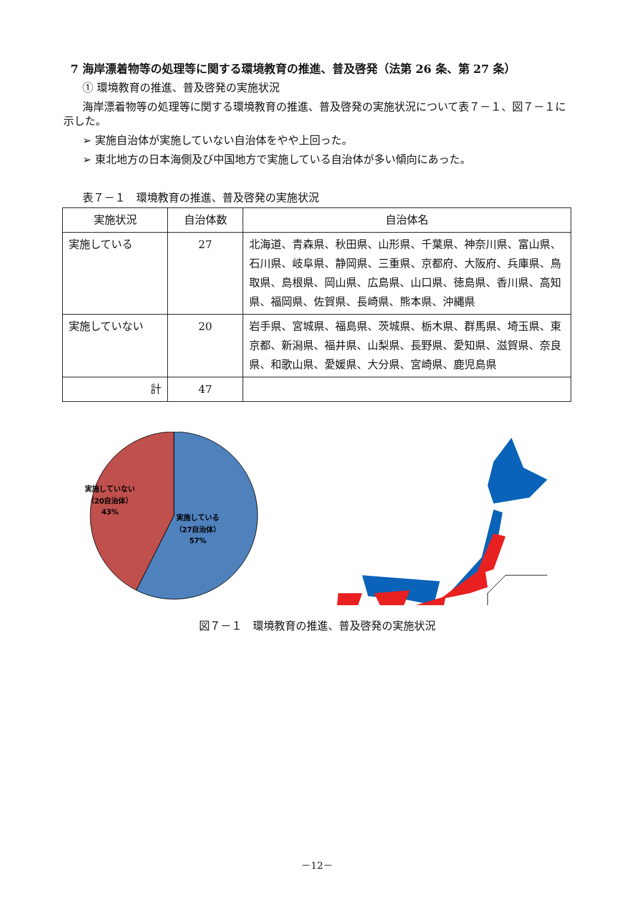7 海岸漂着物等の処理等に関する環境教育の推進、普及啓発（法第 26 条、第 27 条）
① 環境教育の推進、普及啓発の実施状況
海岸漂着物等の処理等に関する環境教育の推進、普及啓発の実施状況について表７－１、図７－１に示した。
➢ 実施自治体が実施していない自治体をやや上回った。
➢ 東北地方の日本海側及び中国地方で実施している自治体が多い傾向にあった。
表７－１　環境教育の推進、普及啓発の実施状況
| 実施状況 | 自治体数 | 自治体名 |
| --- | --- | --- |
| 実施している | 27 | 北海道、青森県、秋田県、山形県、千葉県、神奈川県、富山県、石川県、岐阜県、静岡県、三重県、京都府、大阪府、兵庫県、鳥取県、島根県、岡山県、広島県、山口県、徳島県、香川県、高知県、福岡県、佐賀県、長崎県、熊本県、沖縄県 |
| 実施していない | 20 | 岩手県、宮城県、福島県、茨城県、栃木県、群馬県、埼玉県、東京都、新潟県、福井県、山梨県、長野県、愛知県、滋賀県、奈良県、和歌山県、愛媛県、大分県、宮崎県、鹿児島県 |
| 計 | 47 | |
実施していない
（20自治体）
43%
実施している
（27自治体）
57%
図７－１　環境教育の推進、普及啓発の実施状況
－12－